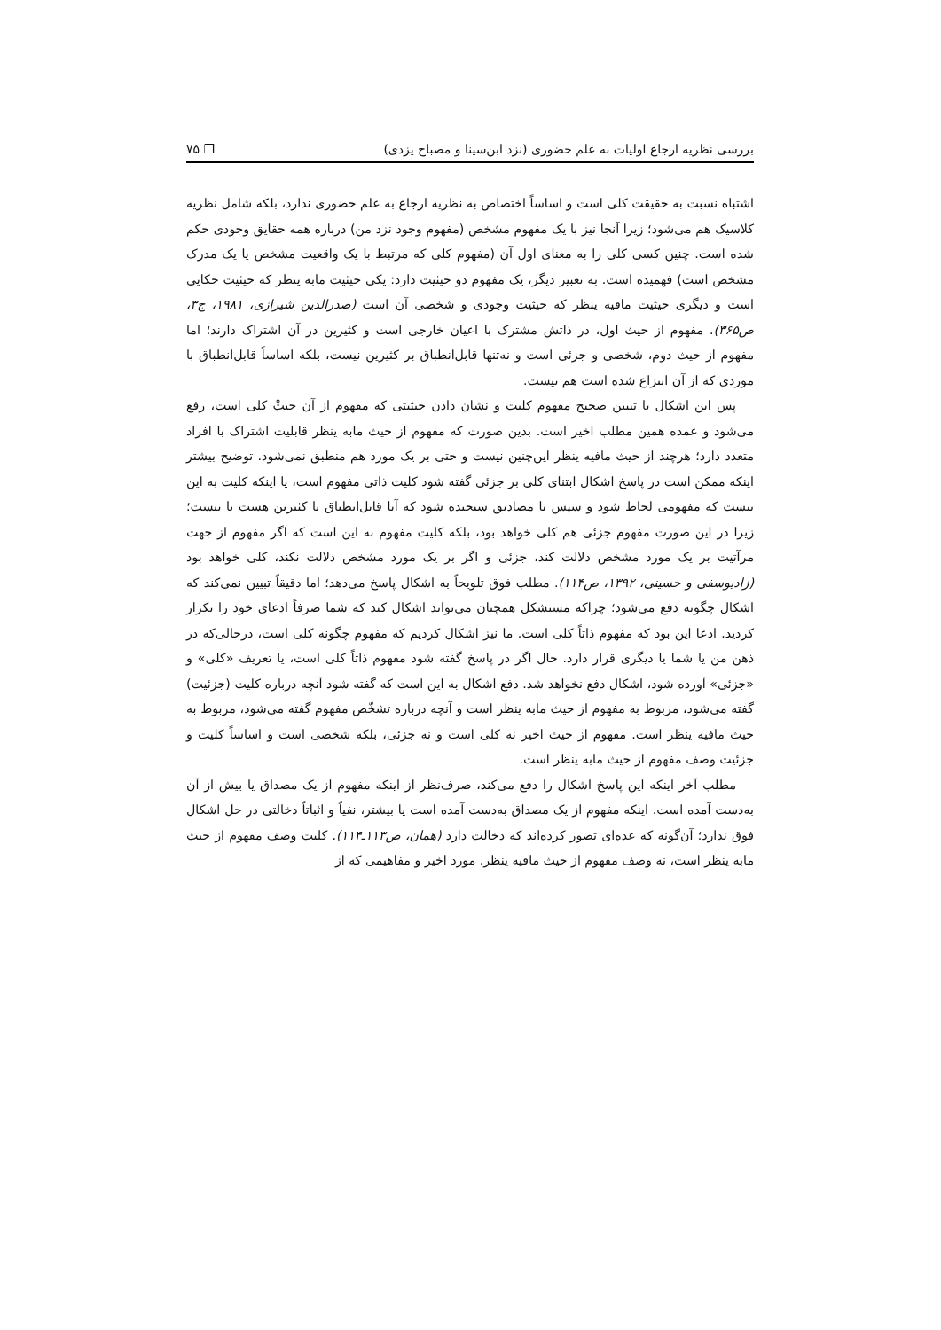بررسی نظریه ارجاع اولیات به علم حضوری (نزد ابن‌سینا و مصباح یزدی) ❒ ۷۵
اشتباه نسبت به حقیقت کلی است و اساساً اختصاص به نظریه ارجاع به علم حضوری ندارد، بلکه شامل نظریه کلاسیک هم می‌شود؛ زیرا آنجا نیز با یک مفهوم مشخص (مفهوم وجود نزد من) درباره همه حقایق وجودی حکم شده است. چنین کسی کلی را به معنای اول آن (مفهوم کلی که مرتبط با یک واقعیت مشخص یا یک مدرک مشخص است) فهمیده است. به تعبیر دیگر، یک مفهوم دو حیثیت دارد: یکی حیثیت مابه ینظر که حیثیت حکایی است و دیگری حیثیت مافیه ینظر که حیثیت وجودی و شخصی آن است (صدرالدین شیرازی، ۱۹۸۱، ج۳، ص۳۶۵). مفهوم از حیث اول، در ذاتش مشترک با اعیان خارجی است و کثیرین در آن اشتراک دارند؛ اما مفهوم از حیث دوم، شخصی و جزئی است و نه‌تنها قابل‌انطباق بر کثیرین نیست، بلکه اساساً قابل‌انطباق با موردی که از آن انتزاع شده است هم نیست.
پس این اشکال با تبیین صحیح مفهوم کلیت و نشان دادن حیثیتی که مفهوم از آن حیثْ کلی است، رفع می‌شود و عمده همین مطلب اخیر است. بدین صورت که مفهوم از حیث مابه ینظر قابلیت اشتراک با افراد متعدد دارد؛ هرچند از حیث مافیه ینظر این‌چنین نیست و حتی بر یک مورد هم منطبق نمی‌شود. توضیح بیشتر اینکه ممکن است در پاسخ اشکال ابتنای کلی بر جزئی گفته شود کلیت ذاتی مفهوم است، یا اینکه کلیت به این نیست که مفهومی لحاظ شود و سپس با مصادیق سنجیده شود که آیا قابل‌انطباق با کثیرین هست یا نیست؛ زیرا در این صورت مفهوم جزئی هم کلی خواهد بود، بلکه کلیت مفهوم به این است که اگر مفهوم از جهت مرآتیت بر یک مورد مشخص دلالت کند، جزئی و اگر بر یک مورد مشخص دلالت نکند، کلی خواهد بود (زادیوسفی و حسینی، ۱۳۹۲، ص۱۱۴). مطلب فوق تلویحاً به اشکال پاسخ می‌دهد؛ اما دقیقاً تبیین نمی‌کند که اشکال چگونه دفع می‌شود؛ چراکه مستشکل همچنان می‌تواند اشکال کند که شما صرفاً ادعای خود را تکرار کردید. ادعا این بود که مفهوم ذاتاً کلی است. ما نیز اشکال کردیم که مفهوم چگونه کلی است، درحالی‌که در ذهن من یا شما یا دیگری قرار دارد. حال اگر در پاسخ گفته شود مفهوم ذاتاً کلی است، یا تعریف «کلی» و «جزئی» آورده شود، اشکال دفع نخواهد شد. دفع اشکال به این است که گفته شود آنچه درباره کلیت (جزئیت) گفته می‌شود، مربوط به مفهوم از حیث مابه ینظر است و آنچه درباره تشخّص مفهوم گفته می‌شود، مربوط به حیث مافیه ینظر است. مفهوم از حیث اخیر نه کلی است و نه جزئی، بلکه شخصی است و اساساً کلیت و جزئیت وصف مفهوم از حیث مابه ینظر است.
مطلب آخر اینکه این پاسخ اشکال را دفع می‌کند، صرف‌نظر از اینکه مفهوم از یک مصداق یا بیش از آن به‌دست آمده است. اینکه مفهوم از یک مصداق به‌دست آمده است یا بیشتر، نفیاً و اثباتاً دخالتی در حل اشکال فوق ندارد؛ آن‌گونه که عده‌ای تصور کرده‌اند که دخالت دارد (همان، ص۱۱۳ـ۱۱۴). کلیت وصف مفهوم از حیث مابه ینظر است، نه وصف مفهوم از حیث مافیه ینظر. مورد اخیر و مفاهیمی که از